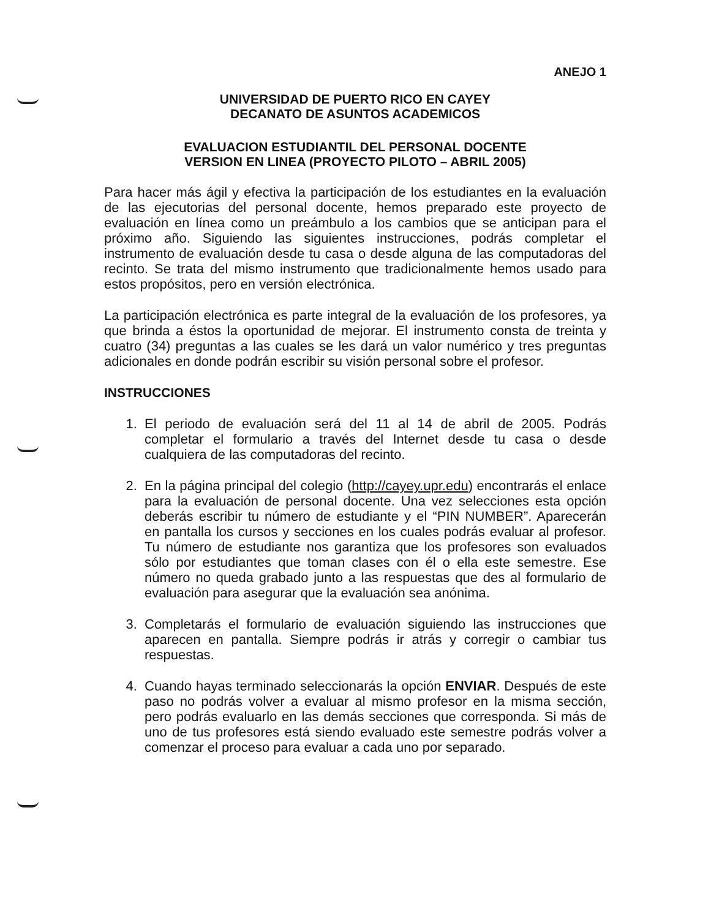ANEJO 1
UNIVERSIDAD DE PUERTO RICO EN CAYEY
DECANATO DE ASUNTOS ACADEMICOS
EVALUACION ESTUDIANTIL DEL PERSONAL DOCENTE
VERSION EN LINEA (PROYECTO PILOTO – ABRIL 2005)
Para hacer más ágil y efectiva la participación de los estudiantes en la evaluación de las ejecutorias del personal docente, hemos preparado este proyecto de evaluación en línea como un preámbulo a los cambios que se anticipan para el próximo año. Siguiendo las siguientes instrucciones, podrás completar el instrumento de evaluación desde tu casa o desde alguna de las computadoras del recinto. Se trata del mismo instrumento que tradicionalmente hemos usado para estos propósitos, pero en versión electrónica.
La participación electrónica es parte integral de la evaluación de los profesores, ya que brinda a éstos la oportunidad de mejorar. El instrumento consta de treinta y cuatro (34) preguntas a las cuales se les dará un valor numérico y tres preguntas adicionales en donde podrán escribir su visión personal sobre el profesor.
INSTRUCCIONES
1. El periodo de evaluación será del 11 al 14 de abril de 2005. Podrás completar el formulario a través del Internet desde tu casa o desde cualquiera de las computadoras del recinto.
2. En la página principal del colegio (http://cayey.upr.edu) encontrarás el enlace para la evaluación de personal docente. Una vez selecciones esta opción deberás escribir tu número de estudiante y el “PIN NUMBER”. Aparecerán en pantalla los cursos y secciones en los cuales podrás evaluar al profesor. Tu número de estudiante nos garantiza que los profesores son evaluados sólo por estudiantes que toman clases con él o ella este semestre. Ese número no queda grabado junto a las respuestas que des al formulario de evaluación para asegurar que la evaluación sea anónima.
3. Completarás el formulario de evaluación siguiendo las instrucciones que aparecen en pantalla. Siempre podrás ir atrás y corregir o cambiar tus respuestas.
4. Cuando hayas terminado seleccionarás la opción ENVIAR. Después de este paso no podrás volver a evaluar al mismo profesor en la misma sección, pero podrás evaluarlo en las demás secciones que corresponda. Si más de uno de tus profesores está siendo evaluado este semestre podrás volver a comenzar el proceso para evaluar a cada uno por separado.